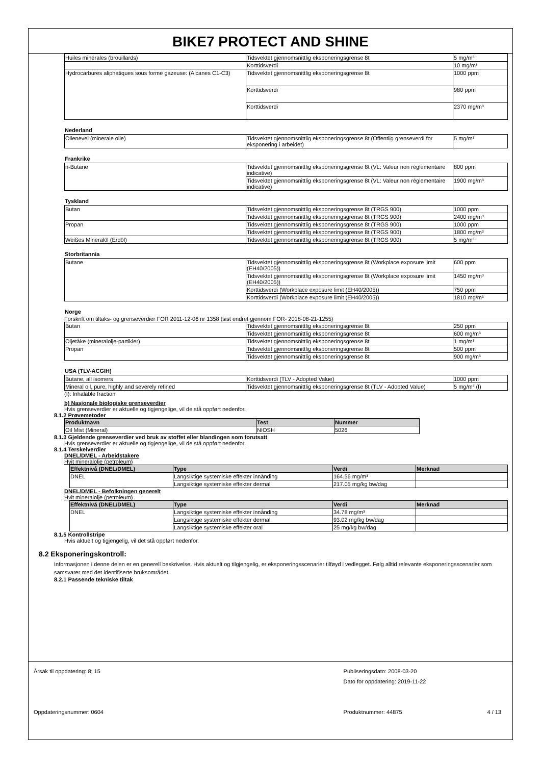BIKE7 PROTECT AND SHINE
| Huiles minérales (brouillards) | Tidsvektet gjennomsnittlig eksponeringsgrense 8t | 5 mg/m³ |
| | Korttidsverdi | 10 mg/m³ |
| Hydrocarbures aliphatiques sous forme gazeuse: (Alcanes C1-C3) | Tidsvektet gjennomsnittlig eksponeringsgrense 8t | 1000 ppm |
| | Korttidsverdi | 980 ppm |
| | Korttidsverdi | 2370 mg/m³ |
Nederland
| Olienevel (minerale olie) | Tidsvektet gjennomsnittlig eksponeringsgrense 8t (Offentlig grenseverdi for eksponering i arbeidet) | 5 mg/m³ |
Frankrike
| n-Butane | Tidsvektet gjennomsnittlig eksponeringsgrense 8t (VL: Valeur non réglementaire indicative) | 800 ppm |
| | Tidsvektet gjennomsnittlig eksponeringsgrense 8t (VL: Valeur non réglementaire indicative) | 1900 mg/m³ |
Tyskland
| Butan | Tidsvektet gjennomsnittlig eksponeringsgrense 8t (TRGS 900) | 1000 ppm |
| | Tidsvektet gjennomsnittlig eksponeringsgrense 8t (TRGS 900) | 2400 mg/m³ |
| Propan | Tidsvektet gjennomsnittlig eksponeringsgrense 8t (TRGS 900) | 1000 ppm |
| | Tidsvektet gjennomsnittlig eksponeringsgrense 8t (TRGS 900) | 1800 mg/m³ |
| Weißes Mineralöl (Erdöl) | Tidsvektet gjennomsnittlig eksponeringsgrense 8t (TRGS 900) | 5 mg/m³ |
Storbritannia
| Butane | Tidsvektet gjennomsnittlig eksponeringsgrense 8t (Workplace exposure limit (EH40/2005)) | 600 ppm |
| | Tidsvektet gjennomsnittlig eksponeringsgrense 8t (Workplace exposure limit (EH40/2005)) | 1450 mg/m³ |
| | Korttidsverdi (Workplace exposure limit (EH40/2005)) | 750 ppm |
| | Korttidsverdi (Workplace exposure limit (EH40/2005)) | 1810 mg/m³ |
Norge
Forskrift om tiltaks- og grenseverdier FOR 2011-12-06 nr 1358 (sist endret gjennom FOR- 2018-08-21-1255)
| Butan | Tidsvektet gjennomsnittlig eksponeringsgrense 8t | 250 ppm |
| | Tidsvektet gjennomsnittlig eksponeringsgrense 8t | 600 mg/m³ |
| Oljetåke (mineralolje-partikler) | Tidsvektet gjennomsnittlig eksponeringsgrense 8t | 1 mg/m³ |
| Propan | Tidsvektet gjennomsnittlig eksponeringsgrense 8t | 500 ppm |
| | Tidsvektet gjennomsnittlig eksponeringsgrense 8t | 900 mg/m³ |
USA (TLV-ACGIH)
| Butane, all isomers | Korttidsverdi (TLV - Adopted Value) | 1000 ppm |
| Mineral oil, pure, highly and severely refined | Tidsvektet gjennomsnittlig eksponeringsgrense 8t (TLV - Adopted Value) | 5 mg/m³ (I) |
(I): Inhalable fraction
b) Nasjonale biologiske grenseverdier
Hvis grenseverdier er aktuelle og tigjengelige, vil de stå oppført nedenfor.
8.1.2 Prøvemetoder
| Produktnavn | Test | Nummer |
| --- | --- | --- |
| Oil Mist (Mineral) | NIOSH | 5026 |
8.1.3 Gjeldende grenseverdier ved bruk av stoffet eller blandingen som forutsatt
Hvis grenseverdier er aktuelle og tigjengelige, vil de stå oppført nedenfor.
8.1.4 Terskelverdier
DNEL/DMEL - Arbeidstakere
Hvit mineralolje (petroleum)
| Effektnivå (DNEL/DMEL) | Type | Verdi | Merknad |
| --- | --- | --- | --- |
| DNEL | Langsiktige systemiske effekter innånding | 164.56 mg/m³ | |
| | Langsiktige systemiske effekter dermal | 217.05 mg/kg bw/dag | |
DNEL/DMEL - Befolkningen generelt
Hvit mineralolje (petroleum)
| Effektnivå (DNEL/DMEL) | Type | Verdi | Merknad |
| --- | --- | --- | --- |
| DNEL | Langsiktige systemiske effekter innånding | 34.78 mg/m³ | |
| | Langsiktige systemiske effekter dermal | 93.02 mg/kg bw/dag | |
| | Langsiktige systemiske effekter oral | 25 mg/kg bw/dag | |
8.1.5 Kontrollstripe
Hvis aktuelt og tigjengelig, vil det stå oppført nedenfor.
8.2 Eksponeringskontroll:
Informasjonen i denne delen er en generell beskrivelse. Hvis aktuelt og tilgjengelig, er eksponeringsscenarier tilføyd i vedlegget. Følg alltid relevante eksponeringsscenarier som samsvarer med det identifiserte bruksområdet.
8.2.1 Passende tekniske tiltak
Årsak til oppdatering: 8; 15
Oppdateringsnummer: 0604
Publiseringsdato: 2008-03-20
Dato for oppdatering: 2019-11-22
Produktnummer: 44875
4 / 13